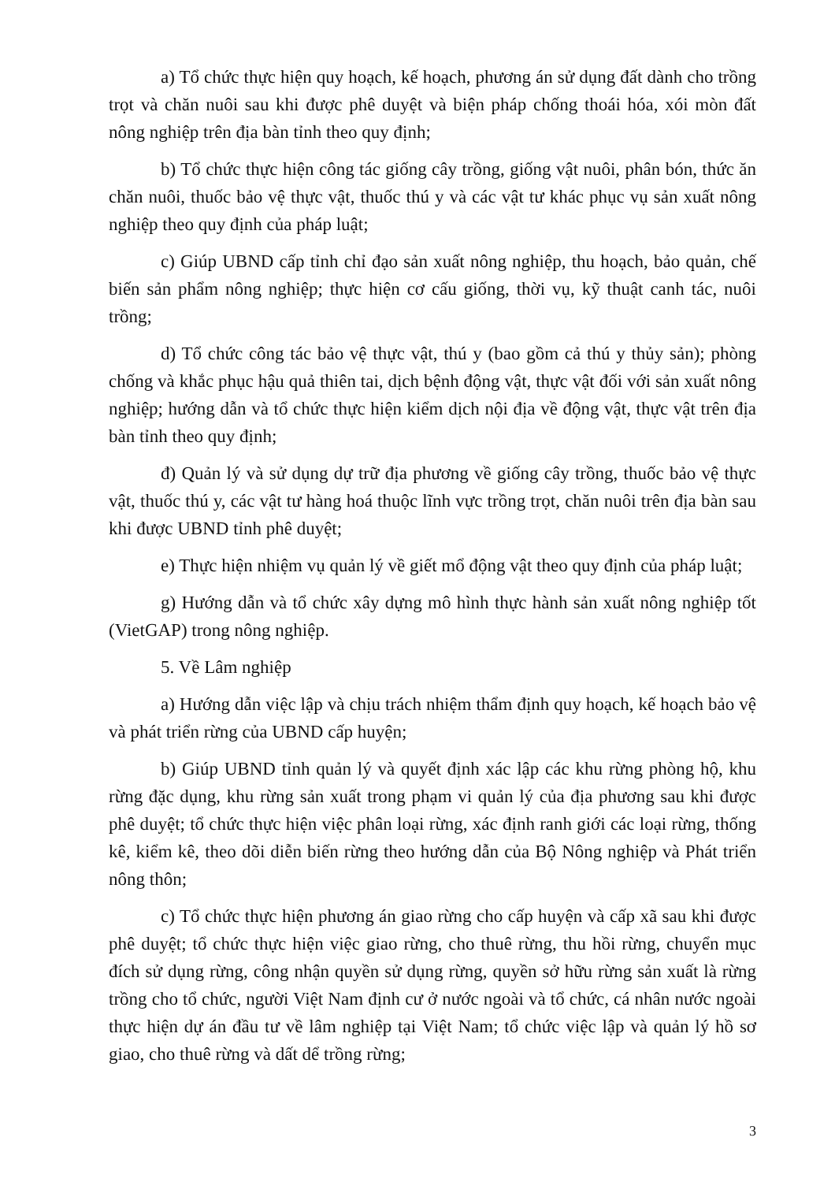a) Tổ chức thực hiện quy hoạch, kế hoạch, phương án sử dụng đất dành cho trồng trọt và chăn nuôi sau khi được phê duyệt và biện pháp chống thoái hóa, xói mòn đất nông nghiệp trên địa bàn tỉnh theo quy định;
b) Tổ chức thực hiện công tác giống cây trồng, giống vật nuôi, phân bón, thức ăn chăn nuôi, thuốc bảo vệ thực vật, thuốc thú y và các vật tư khác phục vụ sản xuất nông nghiệp theo quy định của pháp luật;
c) Giúp UBND cấp tỉnh chỉ đạo sản xuất nông nghiệp, thu hoạch, bảo quản, chế biến sản phẩm nông nghiệp; thực hiện cơ cấu giống, thời vụ, kỹ thuật canh tác, nuôi trồng;
d) Tổ chức công tác bảo vệ thực vật, thú y (bao gồm cả thú y thủy sản); phòng chống và khắc phục hậu quả thiên tai, dịch bệnh động vật, thực vật đối với sản xuất nông nghiệp; hướng dẫn và tổ chức thực hiện kiểm dịch nội địa về động vật, thực vật trên địa bàn tỉnh theo quy định;
đ) Quản lý và sử dụng dự trữ địa phương về giống cây trồng, thuốc bảo vệ thực vật, thuốc thú y, các vật tư hàng hoá thuộc lĩnh vực trồng trọt, chăn nuôi trên địa bàn sau khi được UBND tỉnh phê duyệt;
e) Thực hiện nhiệm vụ quản lý về giết mổ động vật theo quy định của pháp luật;
g) Hướng dẫn và tổ chức xây dựng mô hình thực hành sản xuất nông nghiệp tốt (VietGAP) trong nông nghiệp.
5. Về Lâm nghiệp
a) Hướng dẫn việc lập và chịu trách nhiệm thẩm định quy hoạch, kế hoạch bảo vệ và phát triển rừng của UBND cấp huyện;
b) Giúp UBND tỉnh quản lý và quyết định xác lập các khu rừng phòng hộ, khu rừng đặc dụng, khu rừng sản xuất trong phạm vi quản lý của địa phương sau khi được phê duyệt; tổ chức thực hiện việc phân loại rừng, xác định ranh giới các loại rừng, thống kê, kiểm kê, theo dõi diễn biến rừng theo hướng dẫn của Bộ Nông nghiệp và Phát triển nông thôn;
c) Tổ chức thực hiện phương án giao rừng cho cấp huyện và cấp xã sau khi được phê duyệt; tổ chức thực hiện việc giao rừng, cho thuê rừng, thu hồi rừng, chuyển mục đích sử dụng rừng, công nhận quyền sử dụng rừng, quyền sở hữu rừng sản xuất là rừng trồng cho tổ chức, người Việt Nam định cư ở nước ngoài và tổ chức, cá nhân nước ngoài thực hiện dự án đầu tư về lâm nghiệp tại Việt Nam; tổ chức việc lập và quản lý hồ sơ giao, cho thuê rừng và dất dể trồng rừng;
3